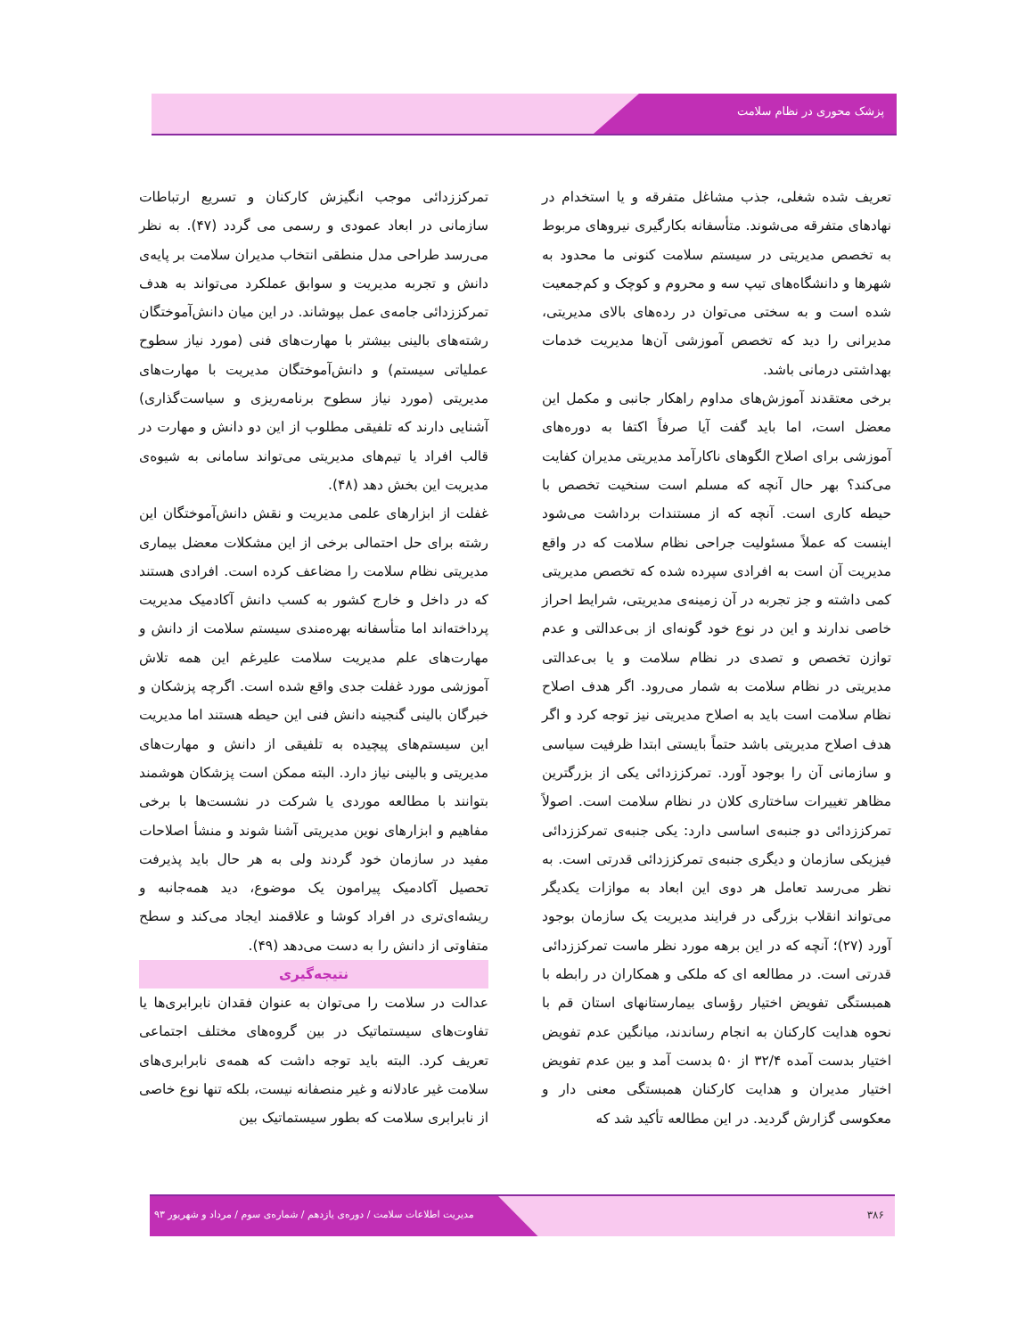پزشک محوری در نظام سلامت
تعریف شده شغلی، جذب مشاغل متفرقه و یا استخدام در نهادهای متفرقه می‌شوند. متأسفانه بکارگیری نیروهای مربوط به تخصص مدیریتی در سیستم سلامت کنونی ما محدود به شهرها و دانشگاه‌های تیپ سه و محروم و کوچک و کم‌جمعیت شده است و به سختی می‌توان در رده‌های بالای مدیریتی، مدیرانی را دید که تخصص آموزشی آن‌ها مدیریت خدمات بهداشتی درمانی باشد.
برخی معتقدند آموزش‌های مداوم راهکار جانبی و مکمل این معضل است، اما باید گفت آیا صرفاً اکتفا به دوره‌های آموزشی برای اصلاح الگوهای ناکارآمد مدیریتی مدیران کفایت می‌کند؟ بهر حال آنچه که مسلم است سنخیت تخصص با حیطه کاری است. آنچه که از مستندات برداشت می‌شود اینست که عملاً مسئولیت جراحی نظام سلامت که در واقع مدیریت آن است به افرادی سپرده شده که تخصص مدیریتی کمی داشته و جز تجربه در آن زمینه‌ی مدیریتی، شرایط احراز خاصی ندارند و این در نوع خود گونه‌ای از بی‌عدالتی و عدم توازن تخصص و تصدی در نظام سلامت و یا بی‌عدالتی مدیریتی در نظام سلامت به شمار می‌رود. اگر هدف اصلاح نظام سلامت است باید به اصلاح مدیریتی نیز توجه کرد و اگر هدف اصلاح مدیریتی باشد حتماً بایستی ابتدا ظرفیت سیاسی و سازمانی آن را بوجود آورد. تمرکززدائی یکی از بزرگترین مظاهر تغییرات ساختاری کلان در نظام سلامت است. اصولاً تمرکززدائی دو جنبه‌ی اساسی دارد: یکی جنبه‌ی تمرکززدائی فیزیکی سازمان و دیگری جنبه‌ی تمرکززدائی قدرتی است. به نظر می‌رسد تعامل هر دوی این ابعاد به موازات یکدیگر می‌تواند انقلاب بزرگی در فرایند مدیریت یک سازمان بوجود آورد (۲۷)؛ آنچه که در این برهه مورد نظر ماست تمرکززدائی قدرتی است. در مطالعه ای که ملکی و همکاران در رابطه با همبستگی تفویض اختیار رؤسای بیمارستانهای استان قم با نحوه هدایت کارکنان به انجام رساندند، میانگین عدم تفویض اختیار بدست آمده ۳۲/۴ از ۵۰ بدست آمد و بین عدم تفویض اختیار مدیران و هدایت کارکنان همبستگی معنی دار و معکوسی گزارش گردید. در این مطالعه تأکید شد که
تمرکززدائی موجب انگیزش کارکنان و تسریع ارتباطات سازمانی در ابعاد عمودی و رسمی می گردد (۴۷). به نظر می‌رسد طراحی مدل منطقی انتخاب مدیران سلامت بر پایه‌ی دانش و تجربه مدیریت و سوابق عملکرد می‌تواند به هدف تمرکززدائی جامه‌ی عمل بپوشاند. در این میان دانش‌آموختگان رشته‌های بالینی بیشتر با مهارت‌های فنی (مورد نیاز سطوح عملیاتی سیستم) و دانش‌آموختگان مدیریت با مهارت‌های مدیریتی (مورد نیاز سطوح برنامه‌ریزی و سیاست‌گذاری) آشنایی دارند که تلفیقی مطلوب از این دو دانش و مهارت در قالب افراد یا تیم‌های مدیریتی می‌تواند سامانی به شیوه‌ی مدیریت این بخش دهد (۴۸).
غفلت از ابزارهای علمی مدیریت و نقش دانش‌آموختگان این رشته برای حل احتمالی برخی از این مشکلات معضل بیماری مدیریتی نظام سلامت را مضاعف کرده است. افرادی هستند که در داخل و خارج کشور به کسب دانش آکادمیک مدیریت پرداخته‌اند اما متأسفانه بهره‌مندی سیستم سلامت از دانش و مهارت‌های علم مدیریت سلامت علیرغم این همه تلاش آموزشی مورد غفلت جدی واقع شده است. اگرچه پزشکان و خبرگان بالینی گنجینه دانش فنی این حیطه هستند اما مدیریت این سیستم‌های پیچیده به تلفیقی از دانش و مهارت‌های مدیریتی و بالینی نیاز دارد. البته ممکن است پزشکان هوشمند بتوانند با مطالعه موردی یا شرکت در نشست‌ها با برخی مفاهیم و ابزارهای نوین مدیریتی آشنا شوند و منشأ اصلاحات مفید در سازمان خود گردند ولی به هر حال باید پذیرفت تحصیل آکادمیک پیرامون یک موضوع، دید همه‌جانبه و ریشه‌ای‌تری در افراد کوشا و علاقمند ایجاد می‌کند و سطح متفاوتی از دانش را به دست می‌دهد (۴۹).
نتیجه‌گیری
عدالت در سلامت را می‌توان به عنوان فقدان نابرابری‌ها یا تفاوت‌های سیستماتیک در بین گروه‌های مختلف اجتماعی تعریف کرد. البته باید توجه داشت که همه‌ی نابرابری‌های سلامت غیر عادلانه و غیر منصفانه نیست، بلکه تنها نوع خاصی از نابرابری سلامت که بطور سیستماتیک بین
۳۸۶ مدیریت اطلاعات سلامت / دوره‌ی یازدهم / شماره‌ی سوم / مرداد و شهریور ۹۳